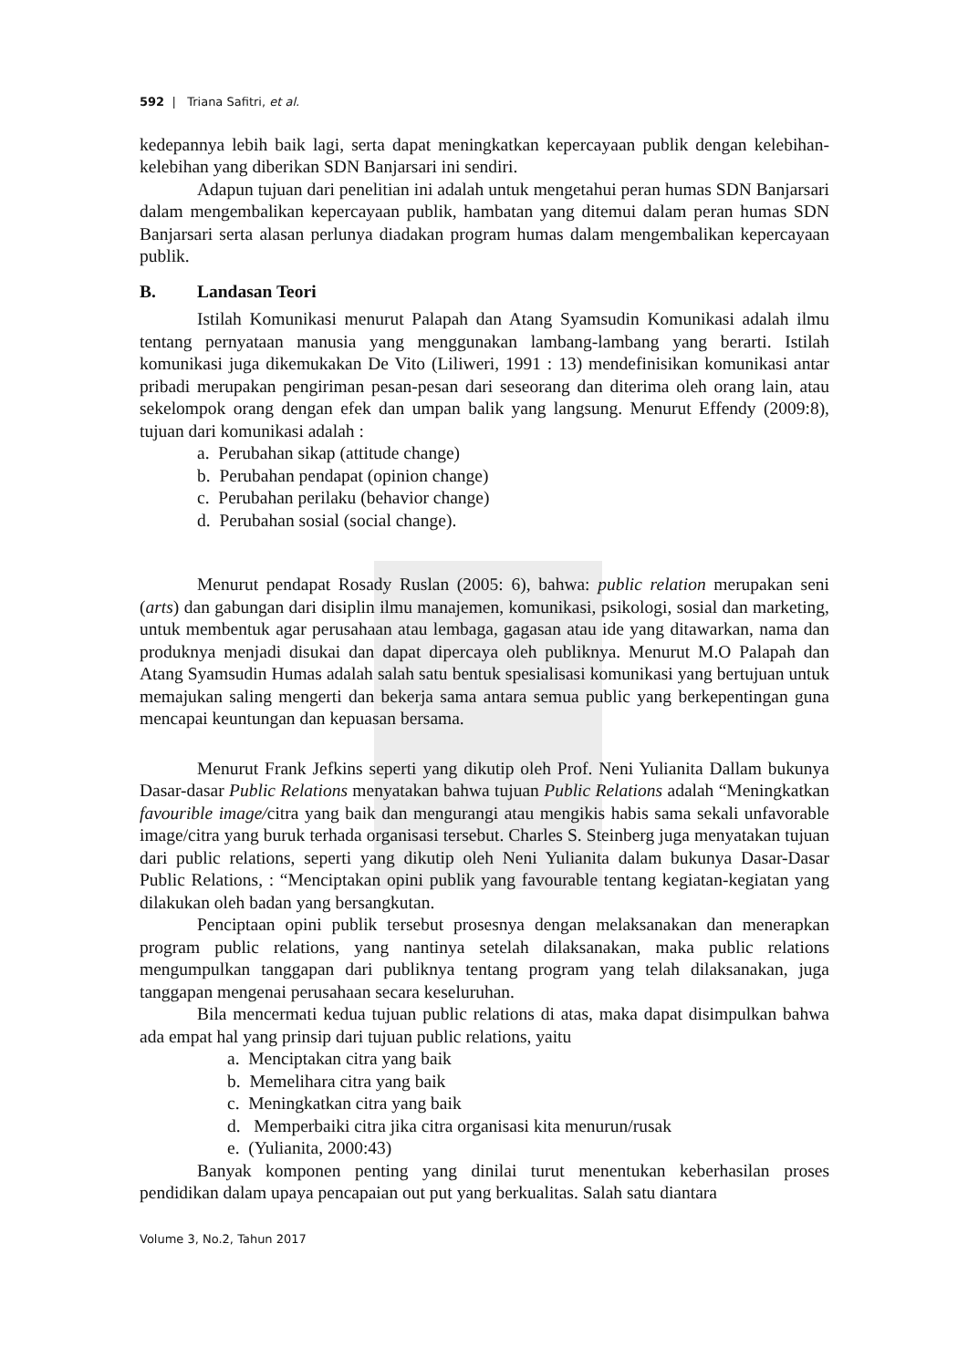592 | Triana Safitri, et al.
kedepannya lebih baik lagi, serta dapat meningkatkan kepercayaan publik dengan kelebihan-kelebihan yang diberikan SDN Banjarsari ini sendiri.
Adapun tujuan dari penelitian ini adalah untuk mengetahui peran humas SDN Banjarsari dalam mengembalikan kepercayaan publik, hambatan yang ditemui dalam peran humas SDN Banjarsari serta alasan perlunya diadakan program humas dalam mengembalikan kepercayaan publik.
B. Landasan Teori
Istilah Komunikasi menurut Palapah dan Atang Syamsudin Komunikasi adalah ilmu tentang pernyataan manusia yang menggunakan lambang-lambang yang berarti. Istilah komunikasi juga dikemukakan De Vito (Liliweri, 1991 : 13) mendefinisikan komunikasi antar pribadi merupakan pengiriman pesan-pesan dari seseorang dan diterima oleh orang lain, atau sekelompok orang dengan efek dan umpan balik yang langsung. Menurut Effendy (2009:8), tujuan dari komunikasi adalah :
a. Perubahan sikap (attitude change)
b. Perubahan pendapat (opinion change)
c. Perubahan perilaku (behavior change)
d. Perubahan sosial (social change).
Menurut pendapat Rosady Ruslan (2005: 6), bahwa: public relation merupakan seni (arts) dan gabungan dari disiplin ilmu manajemen, komunikasi, psikologi, sosial dan marketing, untuk membentuk agar perusahaan atau lembaga, gagasan atau ide yang ditawarkan, nama dan produknya menjadi disukai dan dapat dipercaya oleh publiknya. Menurut M.O Palapah dan Atang Syamsudin Humas adalah salah satu bentuk spesialisasi komunikasi yang bertujuan untuk memajukan saling mengerti dan bekerja sama antara semua public yang berkepentingan guna mencapai keuntungan dan kepuasan bersama.
Menurut Frank Jefkins seperti yang dikutip oleh Prof. Neni Yulianita Dallam bukunya Dasar-dasar Public Relations menyatakan bahwa tujuan Public Relations adalah “Meningkatkan favourible image/citra yang baik dan mengurangi atau mengikis habis sama sekali unfavorable image/citra yang buruk terhada organisasi tersebut. Charles S. Steinberg juga menyatakan tujuan dari public relations, seperti yang dikutip oleh Neni Yulianita dalam bukunya Dasar-Dasar Public Relations, : “Menciptakan opini publik yang favourable tentang kegiatan-kegiatan yang dilakukan oleh badan yang bersangkutan.
Penciptaan opini publik tersebut prosesnya dengan melaksanakan dan menerapkan program public relations, yang nantinya setelah dilaksanakan, maka public relations mengumpulkan tanggapan dari publiknya tentang program yang telah dilaksanakan, juga tanggapan mengenai perusahaan secara keseluruhan.
Bila mencermati kedua tujuan public relations di atas, maka dapat disimpulkan bahwa ada empat hal yang prinsip dari tujuan public relations, yaitu
a. Menciptakan citra yang baik
b. Memelihara citra yang baik
c. Meningkatkan citra yang baik
d. Memperbaiki citra jika citra organisasi kita menurun/rusak
e. (Yulianita, 2000:43)
Banyak komponen penting yang dinilai turut menentukan keberhasilan proses pendidikan dalam upaya pencapaian out put yang berkualitas. Salah satu diantara
Volume 3, No.2, Tahun 2017